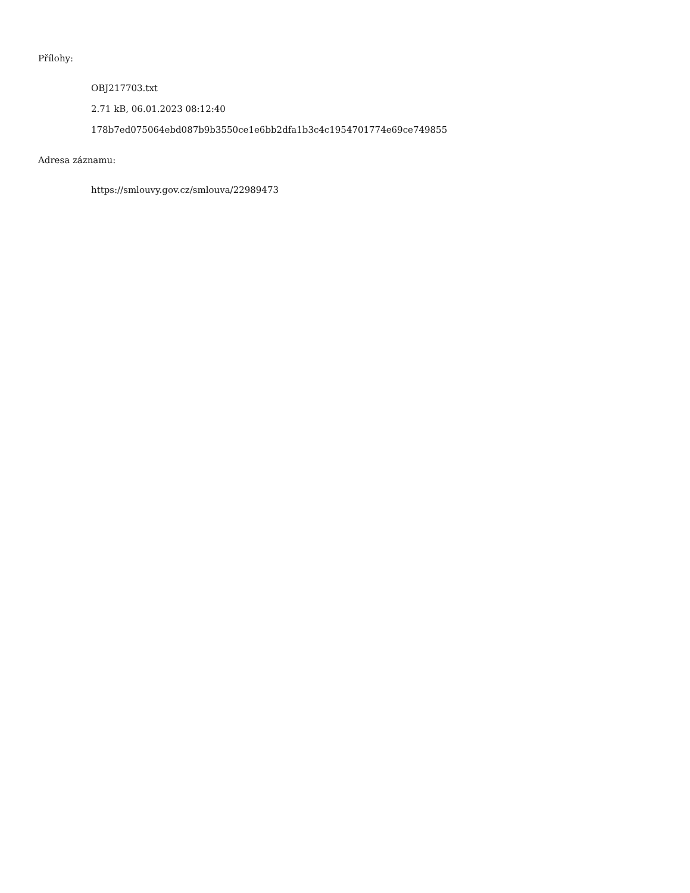Přílohy:
OBJ217703.txt
2.71 kB, 06.01.2023 08:12:40
178b7ed075064ebd087b9b3550ce1e6bb2dfa1b3c4c1954701774e69ce749855
Adresa záznamu:
https://smlouvy.gov.cz/smlouva/22989473